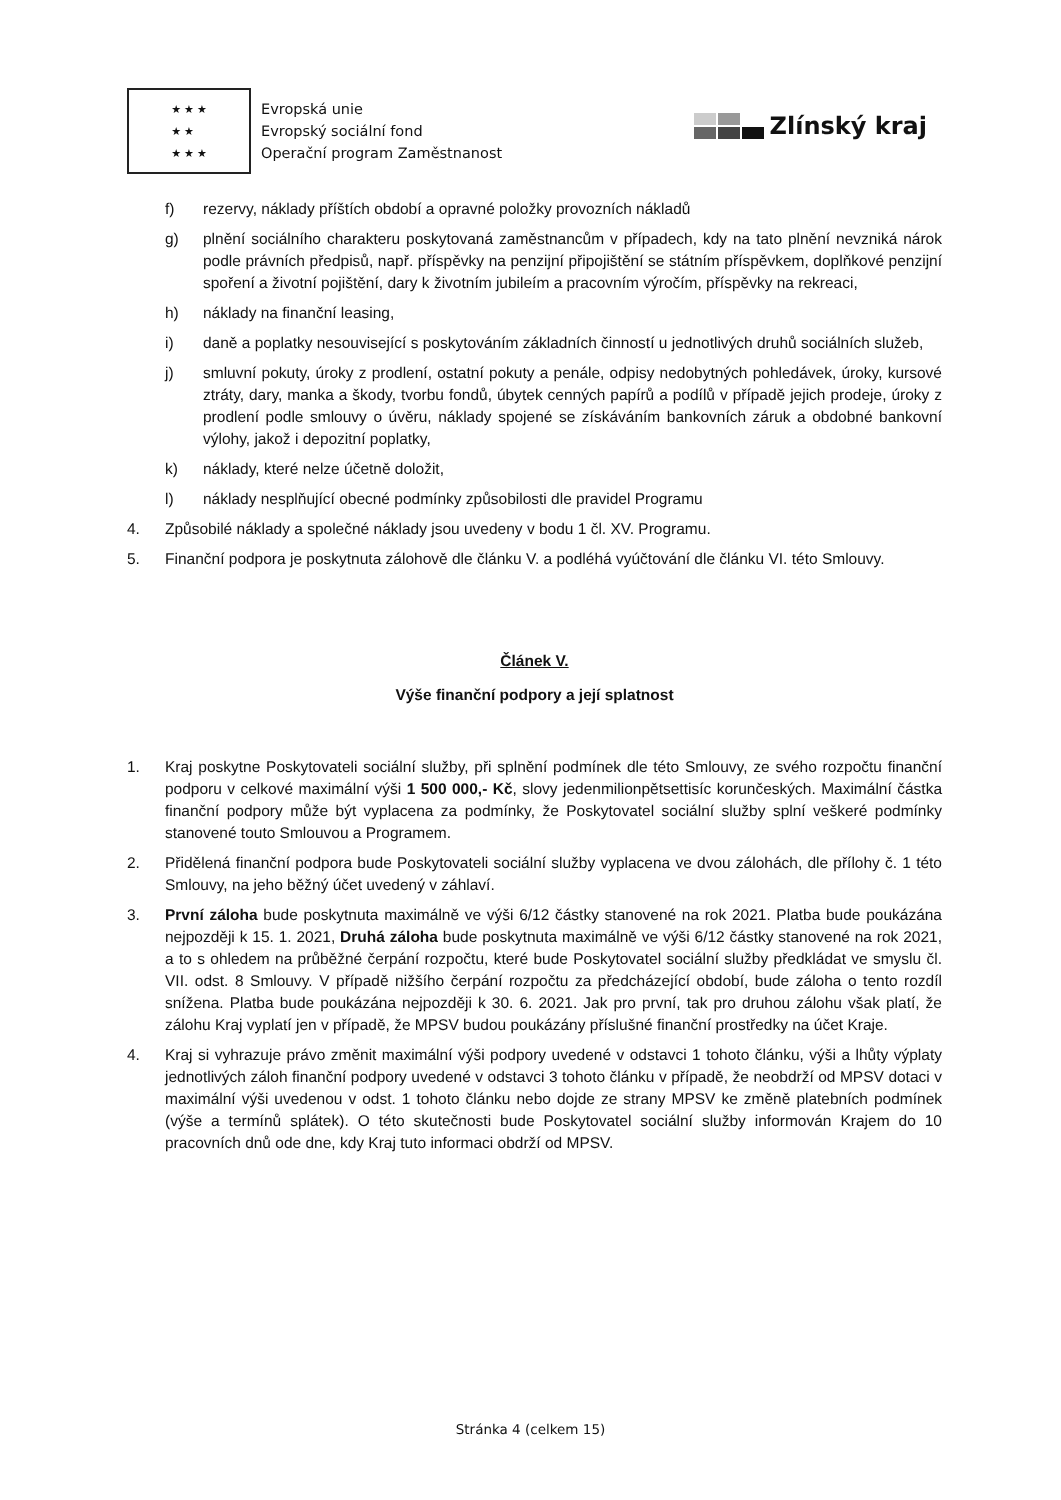★ ★ ★
★ ★
★ ★ ★
Evropská unie
Evropský sociální fond
Operační program Zaměstnanost
Zlínský kraj
f) rezervy, náklady příštích období a opravné položky provozních nákladů
g) plnění sociálního charakteru poskytovaná zaměstnancům v případech, kdy na tato plnění nevzniká nárok podle právních předpisů, např. příspěvky na penzijní připojištění se státním příspěvkem, doplňkové penzijní spoření a životní pojištění, dary k životním jubileím a pracovním výročím, příspěvky na rekreaci,
h) náklady na finanční leasing,
i) daně a poplatky nesouvisející s poskytováním základních činností u jednotlivých druhů sociálních služeb,
j) smluvní pokuty, úroky z prodlení, ostatní pokuty a penále, odpisy nedobytných pohledávek, úroky, kursové ztráty, dary, manka a škody, tvorbu fondů, úbytek cenných papírů a podílů v případě jejich prodeje, úroky z prodlení podle smlouvy o úvěru, náklady spojené se získáváním bankovních záruk a obdobné bankovní výlohy, jakož i depozitní poplatky,
k) náklady, které nelze účetně doložit,
l) náklady nesplňující obecné podmínky způsobilosti dle pravidel Programu
4. Způsobilé náklady a společné náklady jsou uvedeny v bodu 1 čl. XV. Programu.
5. Finanční podpora je poskytnuta zálohově dle článku V. a podléhá vyúčtování dle článku VI. této Smlouvy.
Článek V.
Výše finanční podpory a její splatnost
1. Kraj poskytne Poskytovateli sociální služby, při splnění podmínek dle této Smlouvy, ze svého rozpočtu finanční podporu v celkové maximální výši 1 500 000,- Kč, slovy jedenmilionpětsettisíc korunčeských. Maximální částka finanční podpory může být vyplacena za podmínky, že Poskytovatel sociální služby splní veškeré podmínky stanovené touto Smlouvou a Programem.
2. Přidělená finanční podpora bude Poskytovateli sociální služby vyplacena ve dvou zálohách, dle přílohy č. 1 této Smlouvy, na jeho běžný účet uvedený v záhlaví.
3. První záloha bude poskytnuta maximálně ve výši 6/12 částky stanovené na rok 2021. Platba bude poukázána nejpozději k 15. 1. 2021, Druhá záloha bude poskytnuta maximálně ve výši 6/12 částky stanovené na rok 2021, a to s ohledem na průběžné čerpání rozpočtu, které bude Poskytovatel sociální služby předkládat ve smyslu čl. VII. odst. 8 Smlouvy. V případě nižšího čerpání rozpočtu za předcházející období, bude záloha o tento rozdíl snížena. Platba bude poukázána nejpozději k 30. 6. 2021. Jak pro první, tak pro druhou zálohu však platí, že zálohu Kraj vyplatí jen v případě, že MPSV budou poukázány příslušné finanční prostředky na účet Kraje.
4. Kraj si vyhrazuje právo změnit maximální výši podpory uvedené v odstavci 1 tohoto článku, výši a lhůty výplaty jednotlivých záloh finanční podpory uvedené v odstavci 3 tohoto článku v případě, že neobdrží od MPSV dotaci v maximální výši uvedenou v odst. 1 tohoto článku nebo dojde ze strany MPSV ke změně platebních podmínek (výše a termínů splátek). O této skutečnosti bude Poskytovatel sociální služby informován Krajem do 10 pracovních dnů ode dne, kdy Kraj tuto informaci obdrží od MPSV.
Stránka 4 (celkem 15)